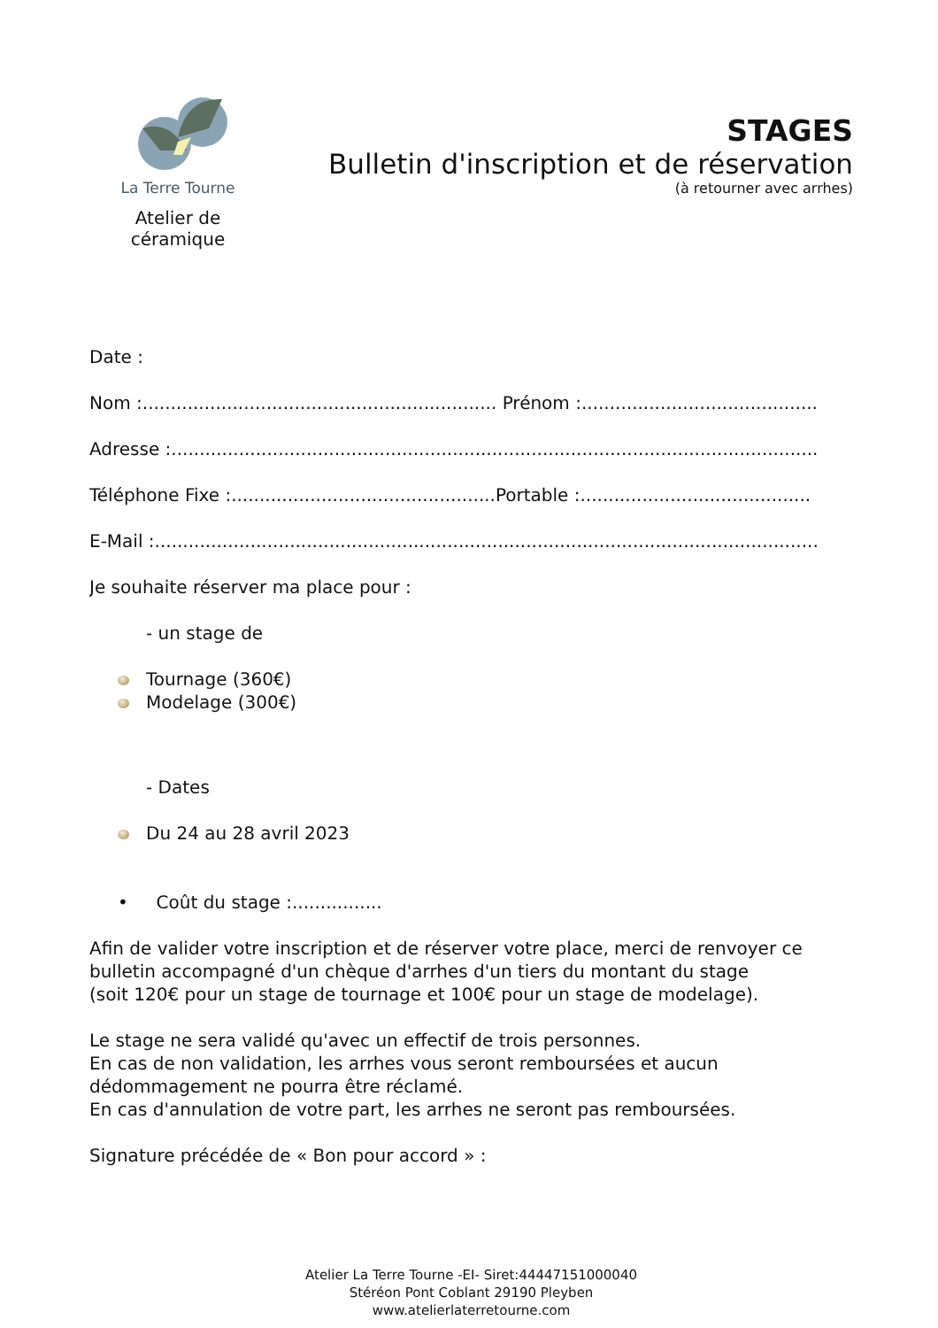La Terre Tourne
Atelier de céramique
STAGES
Bulletin d'inscription et de réservation
(à retourner avec arrhes)
Date :
Nom :............................................................... Prénom :..........................................
Adresse :...................................................................................................................
Téléphone Fixe :...............................................Portable :.........................................
E-Mail :......................................................................................................................
Je souhaite réserver ma place pour :
- un stage de
Tournage (360€)
Modelage (300€)
- Dates
Du 24 au 28 avril 2023
• Coût du stage :................
Afin de valider votre inscription et de réserver votre place, merci de renvoyer ce bulletin accompagné d'un chèque d'arrhes d'un tiers du montant du stage
(soit 120€ pour un stage de tournage et 100€ pour un stage de modelage).
Le stage ne sera validé qu'avec un effectif de trois personnes.
En cas de non validation, les arrhes vous seront remboursées et aucun dédommagement ne pourra être réclamé.
En cas d'annulation de votre part, les arrhes ne seront pas remboursées.
Signature précédée de « Bon pour accord » :
Atelier La Terre Tourne -EI- Siret:44447151000040
Stéréon Pont Coblant 29190 Pleyben
www.atelierlaterretourne.com